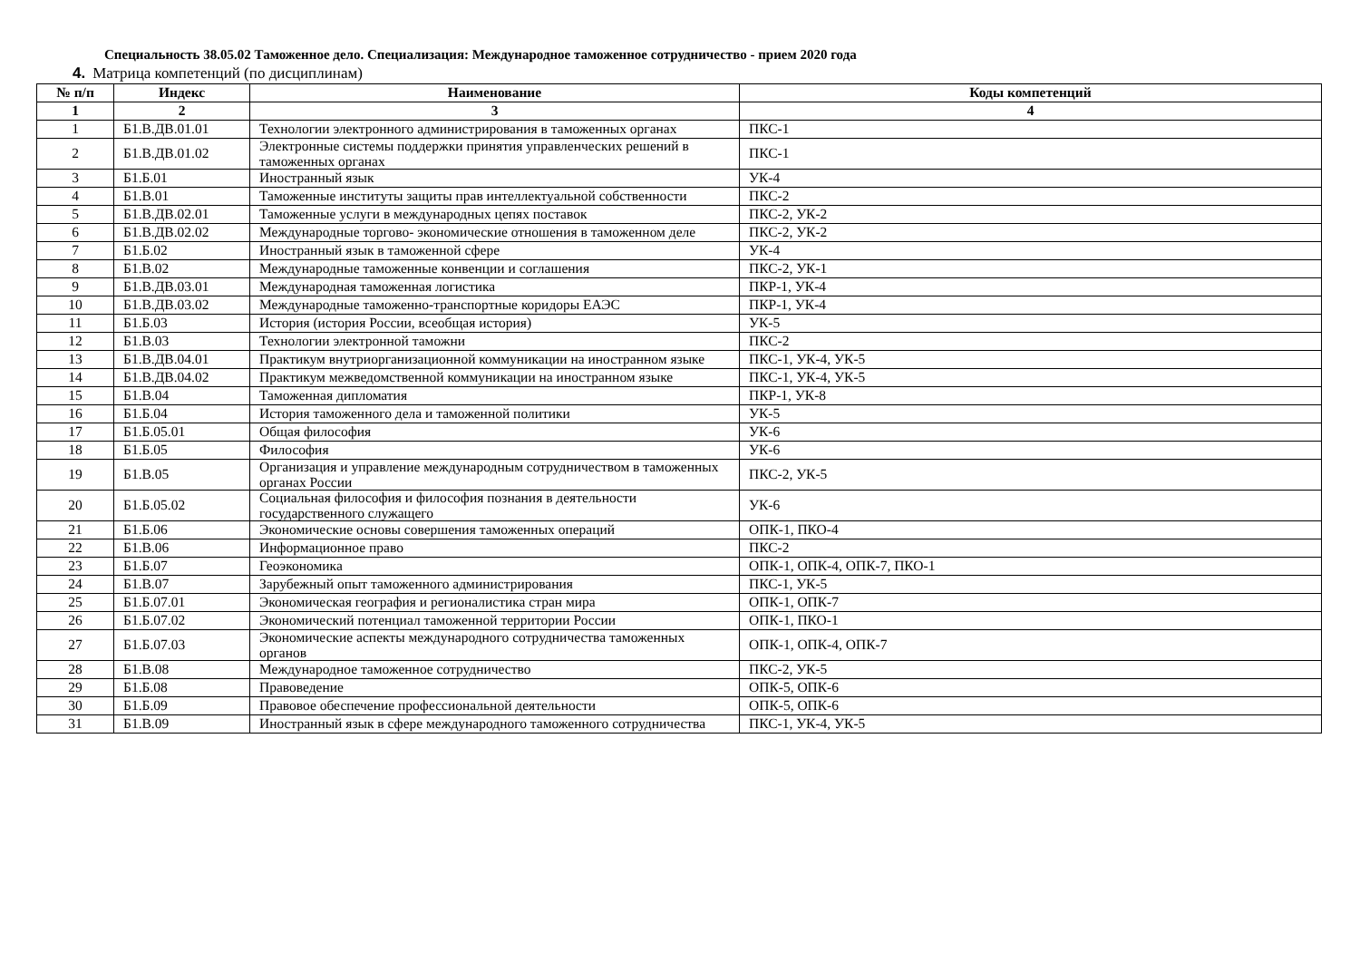Специальность 38.05.02 Таможенное дело. Специализация: Международное таможенное сотрудничество - прием 2020 года
4. Матрица компетенций (по дисциплинам)
| № п/п | Индекс | Наименование | Коды компетенций |
| --- | --- | --- | --- |
| 1 | 2 | 3 | 4 |
| 1 | Б1.В.ДВ.01.01 | Технологии электронного администрирования в таможенных органах | ПКС-1 |
| 2 | Б1.В.ДВ.01.02 | Электронные системы поддержки принятия управленческих решений в таможенных органах | ПКС-1 |
| 3 | Б1.Б.01 | Иностранный язык | УК-4 |
| 4 | Б1.В.01 | Таможенные институты защиты прав интеллектуальной собственности | ПКС-2 |
| 5 | Б1.В.ДВ.02.01 | Таможенные услуги в международных цепях поставок | ПКС-2, УК-2 |
| 6 | Б1.В.ДВ.02.02 | Международные торгово- экономические отношения в таможенном деле | ПКС-2, УК-2 |
| 7 | Б1.Б.02 | Иностранный язык в таможенной сфере | УК-4 |
| 8 | Б1.В.02 | Международные таможенные конвенции и соглашения | ПКС-2, УК-1 |
| 9 | Б1.В.ДВ.03.01 | Международная таможенная логистика | ПКР-1, УК-4 |
| 10 | Б1.В.ДВ.03.02 | Международные таможенно-транспортные коридоры ЕАЭС | ПКР-1, УК-4 |
| 11 | Б1.Б.03 | История (история России, всеобщая история) | УК-5 |
| 12 | Б1.В.03 | Технологии электронной таможни | ПКС-2 |
| 13 | Б1.В.ДВ.04.01 | Практикум внутриорганизационной коммуникации на иностранном языке | ПКС-1, УК-4, УК-5 |
| 14 | Б1.В.ДВ.04.02 | Практикум межведомственной коммуникации на иностранном языке | ПКС-1, УК-4, УК-5 |
| 15 | Б1.В.04 | Таможенная дипломатия | ПКР-1, УК-8 |
| 16 | Б1.Б.04 | История таможенного дела и таможенной политики | УК-5 |
| 17 | Б1.Б.05.01 | Общая философия | УК-6 |
| 18 | Б1.Б.05 | Философия | УК-6 |
| 19 | Б1.В.05 | Организация и управление международным сотрудничеством в таможенных органах России | ПКС-2, УК-5 |
| 20 | Б1.Б.05.02 | Социальная философия и философия познания в деятельности государственного служащего | УК-6 |
| 21 | Б1.Б.06 | Экономические основы совершения таможенных операций | ОПК-1, ПКО-4 |
| 22 | Б1.В.06 | Информационное право | ПКС-2 |
| 23 | Б1.Б.07 | Геоэкономика | ОПК-1, ОПК-4, ОПК-7, ПКО-1 |
| 24 | Б1.В.07 | Зарубежный опыт таможенного администрирования | ПКС-1, УК-5 |
| 25 | Б1.Б.07.01 | Экономическая география и регионалистика стран мира | ОПК-1, ОПК-7 |
| 26 | Б1.Б.07.02 | Экономический потенциал таможенной территории России | ОПК-1, ПКО-1 |
| 27 | Б1.Б.07.03 | Экономические аспекты международного сотрудничества таможенных органов | ОПК-1, ОПК-4, ОПК-7 |
| 28 | Б1.В.08 | Международное таможенное сотрудничество | ПКС-2, УК-5 |
| 29 | Б1.Б.08 | Правоведение | ОПК-5, ОПК-6 |
| 30 | Б1.Б.09 | Правовое обеспечение профессиональной деятельности | ОПК-5, ОПК-6 |
| 31 | Б1.В.09 | Иностранный язык в сфере международного таможенного сотрудничества | ПКС-1, УК-4, УК-5 |